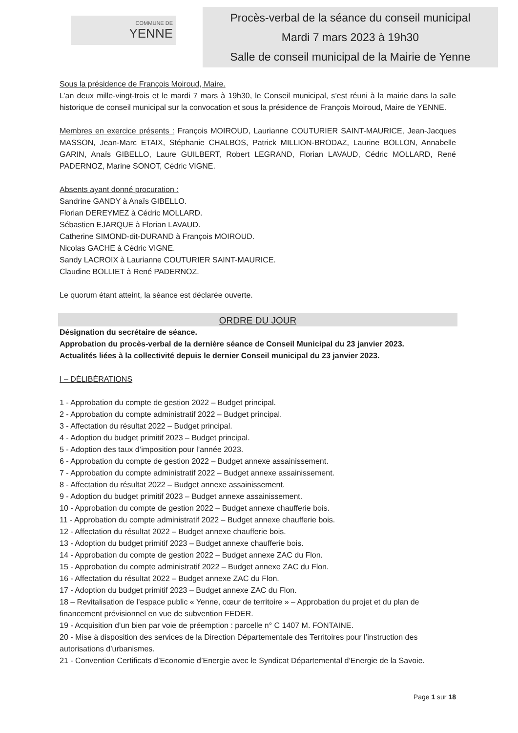COMMUNE DE
YENNE
Procès-verbal de la séance du conseil municipal
Mardi 7 mars 2023 à 19h30
Salle de conseil municipal de la Mairie de Yenne
Sous la présidence de François Moiroud, Maire.
L’an deux mille-vingt-trois et le mardi 7 mars à 19h30, le Conseil municipal, s’est réuni à la mairie dans la salle historique de conseil municipal sur la convocation et sous la présidence de François Moiroud, Maire de YENNE.
Membres en exercice présents : François MOIROUD, Laurianne COUTURIER SAINT-MAURICE, Jean-Jacques MASSON, Jean-Marc ETAIX, Stéphanie CHALBOS, Patrick MILLION-BRODAZ, Laurine BOLLON, Annabelle GARIN, Anaïs GIBELLO, Laure GUILBERT, Robert LEGRAND, Florian LAVAUD, Cédric MOLLARD, René PADERNOZ, Marine SONOT, Cédric VIGNE.
Absents ayant donné procuration :
Sandrine GANDY à Anaïs GIBELLO.
Florian DEREYMEZ à Cédric MOLLARD.
Sébastien EJARQUE à Florian LAVAUD.
Catherine SIMOND-dit-DURAND à François MOIROUD.
Nicolas GACHE à Cédric VIGNE.
Sandy LACROIX à Laurianne COUTURIER SAINT-MAURICE.
Claudine BOLLIET à René PADERNOZ.
Le quorum étant atteint, la séance est déclarée ouverte.
ORDRE DU JOUR
Désignation du secrétaire de séance.
Approbation du procès-verbal de la dernière séance de Conseil Municipal du 23 janvier 2023.
Actualités liées à la collectivité depuis le dernier Conseil municipal du 23 janvier 2023.
I – DÉLIBÉRATIONS
1 - Approbation du compte de gestion 2022 – Budget principal.
2 - Approbation du compte administratif 2022 – Budget principal.
3 - Affectation du résultat 2022 – Budget principal.
4 - Adoption du budget primitif 2023 – Budget principal.
5 - Adoption des taux d’imposition pour l’année 2023.
6 - Approbation du compte de gestion 2022 – Budget annexe assainissement.
7 - Approbation du compte administratif 2022 – Budget annexe assainissement.
8 - Affectation du résultat 2022 – Budget annexe assainissement.
9 - Adoption du budget primitif 2023 – Budget annexe assainissement.
10 - Approbation du compte de gestion 2022 – Budget annexe chaufferie bois.
11 - Approbation du compte administratif 2022 – Budget annexe chaufferie bois.
12 - Affectation du résultat 2022 – Budget annexe chaufferie bois.
13 - Adoption du budget primitif 2023 – Budget annexe chaufferie bois.
14 - Approbation du compte de gestion 2022 – Budget annexe ZAC du Flon.
15 - Approbation du compte administratif 2022 – Budget annexe ZAC du Flon.
16 - Affectation du résultat 2022 – Budget annexe ZAC du Flon.
17 - Adoption du budget primitif 2023 – Budget annexe ZAC du Flon.
18 – Revitalisation de l’espace public « Yenne, cœur de territoire » – Approbation du projet et du plan de financement prévisionnel en vue de subvention FEDER.
19 - Acquisition d’un bien par voie de préemption : parcelle n° C 1407 M. FONTAINE.
20 - Mise à disposition des services de la Direction Départementale des Territoires pour l’instruction des autorisations d’urbanismes.
21 - Convention Certificats d’Economie d’Energie avec le Syndicat Départemental d’Energie de la Savoie.
Page 1 sur 18